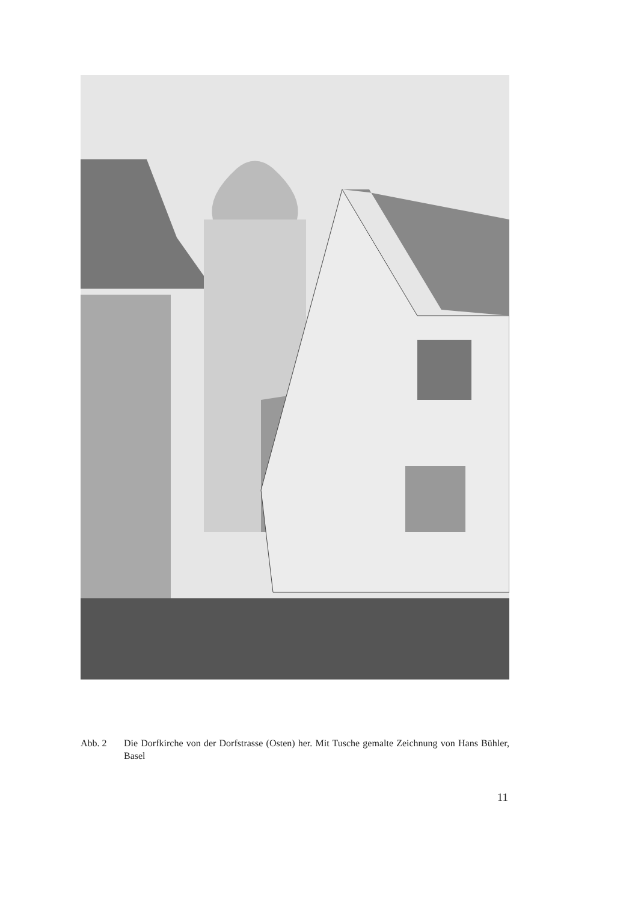Abb. 2 Die Dorfkirche von der Dorfstrasse (Osten) her. Mit Tusche gemalte Zeichnung von Hans Bühler, Basel
11